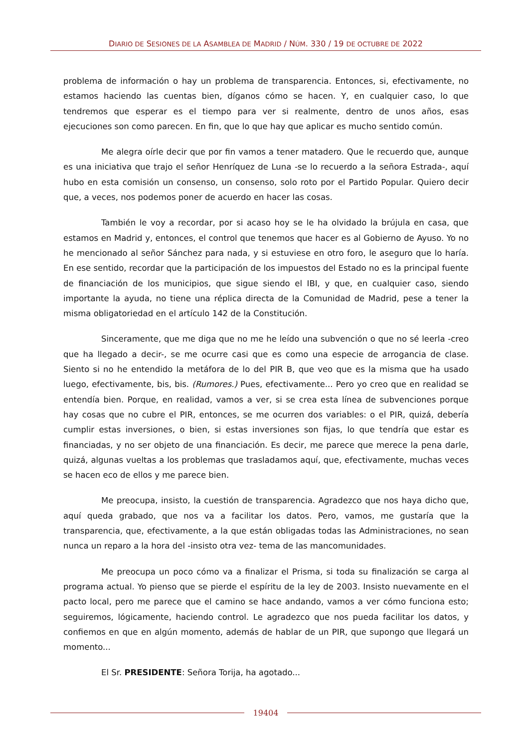DIARIO DE SESIONES DE LA ASAMBLEA DE MADRID / NÚM. 330 / 19 DE OCTUBRE DE 2022
problema de información o hay un problema de transparencia. Entonces, si, efectivamente, no estamos haciendo las cuentas bien, díganos cómo se hacen. Y, en cualquier caso, lo que tendremos que esperar es el tiempo para ver si realmente, dentro de unos años, esas ejecuciones son como parecen. En fin, que lo que hay que aplicar es mucho sentido común.
Me alegra oírle decir que por fin vamos a tener matadero. Que le recuerdo que, aunque es una iniciativa que trajo el señor Henríquez de Luna -se lo recuerdo a la señora Estrada-, aquí hubo en esta comisión un consenso, un consenso, solo roto por el Partido Popular. Quiero decir que, a veces, nos podemos poner de acuerdo en hacer las cosas.
También le voy a recordar, por si acaso hoy se le ha olvidado la brújula en casa, que estamos en Madrid y, entonces, el control que tenemos que hacer es al Gobierno de Ayuso. Yo no he mencionado al señor Sánchez para nada, y si estuviese en otro foro, le aseguro que lo haría. En ese sentido, recordar que la participación de los impuestos del Estado no es la principal fuente de financiación de los municipios, que sigue siendo el IBI, y que, en cualquier caso, siendo importante la ayuda, no tiene una réplica directa de la Comunidad de Madrid, pese a tener la misma obligatoriedad en el artículo 142 de la Constitución.
Sinceramente, que me diga que no me he leído una subvención o que no sé leerla -creo que ha llegado a decir-, se me ocurre casi que es como una especie de arrogancia de clase. Siento si no he entendido la metáfora de lo del PIR B, que veo que es la misma que ha usado luego, efectivamente, bis, bis. (Rumores.) Pues, efectivamente... Pero yo creo que en realidad se entendía bien. Porque, en realidad, vamos a ver, si se crea esta línea de subvenciones porque hay cosas que no cubre el PIR, entonces, se me ocurren dos variables: o el PIR, quizá, debería cumplir estas inversiones, o bien, si estas inversiones son fijas, lo que tendría que estar es financiadas, y no ser objeto de una financiación. Es decir, me parece que merece la pena darle, quizá, algunas vueltas a los problemas que trasladamos aquí, que, efectivamente, muchas veces se hacen eco de ellos y me parece bien.
Me preocupa, insisto, la cuestión de transparencia. Agradezco que nos haya dicho que, aquí queda grabado, que nos va a facilitar los datos. Pero, vamos, me gustaría que la transparencia, que, efectivamente, a la que están obligadas todas las Administraciones, no sean nunca un reparo a la hora del -insisto otra vez- tema de las mancomunidades.
Me preocupa un poco cómo va a finalizar el Prisma, si toda su finalización se carga al programa actual. Yo pienso que se pierde el espíritu de la ley de 2003. Insisto nuevamente en el pacto local, pero me parece que el camino se hace andando, vamos a ver cómo funciona esto; seguiremos, lógicamente, haciendo control. Le agradezco que nos pueda facilitar los datos, y confiemos en que en algún momento, además de hablar de un PIR, que supongo que llegará un momento...
El Sr. PRESIDENTE: Señora Torija, ha agotado...
19404